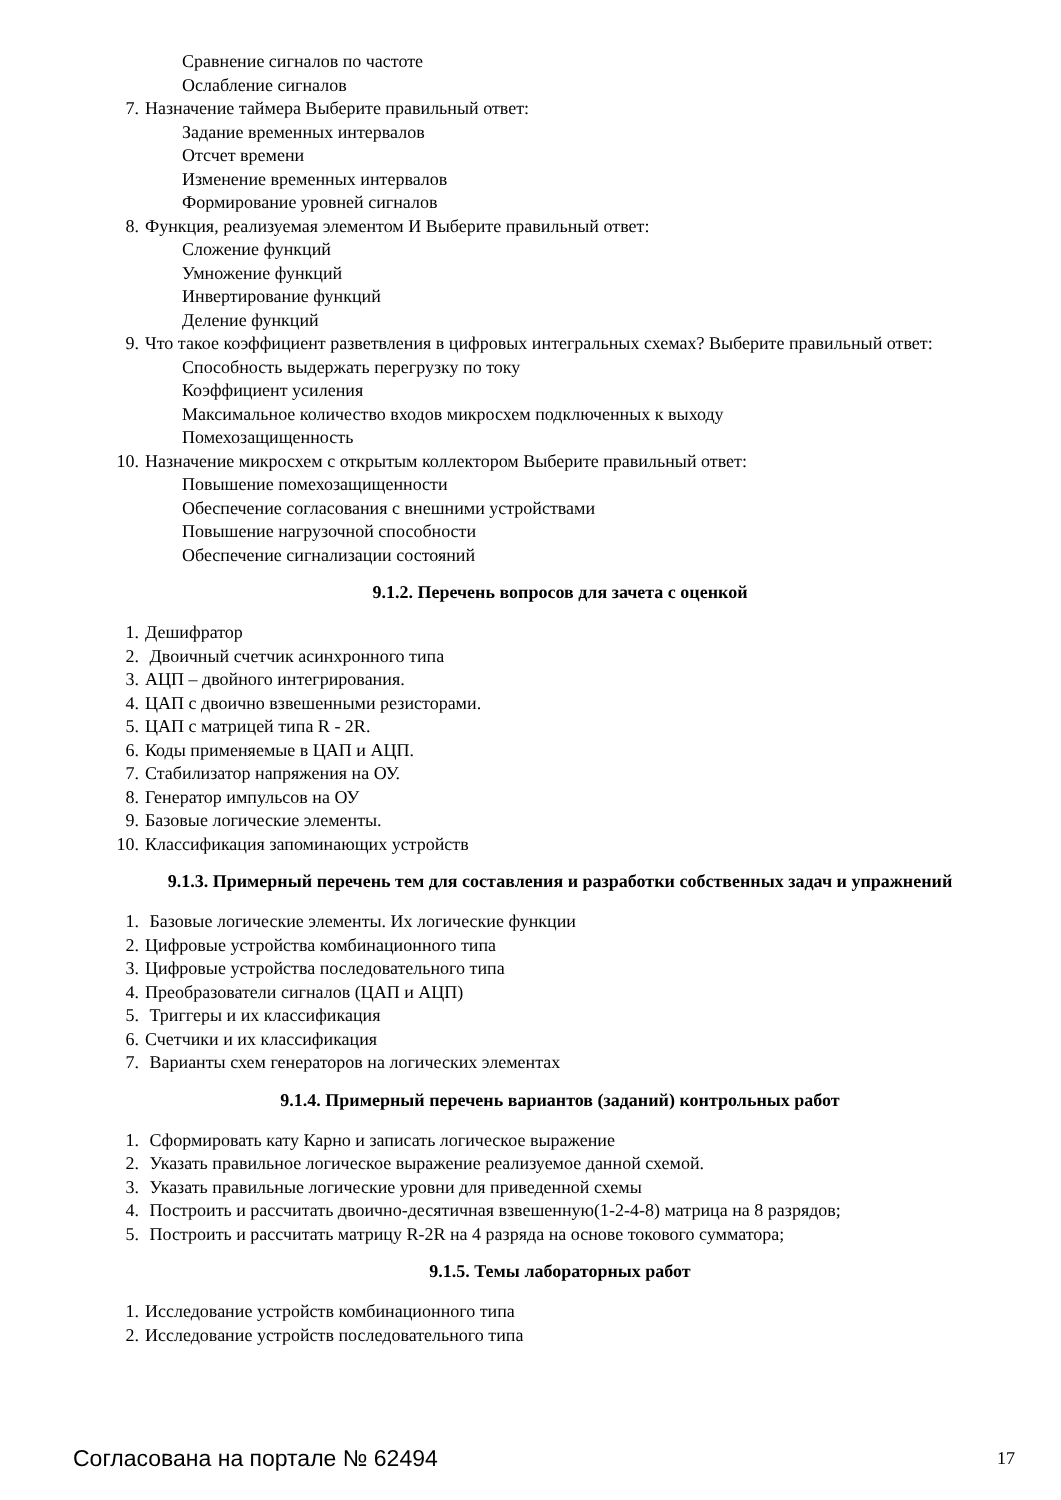Сравнение сигналов по частоте
Ослабление сигналов
7. Назначение таймера Выберите правильный ответ:
Задание временных интервалов
Отсчет времени
Изменение временных интервалов
Формирование уровней сигналов
8. Функция, реализуемая элементом И Выберите правильный ответ:
Сложение функций
Умножение функций
Инвертирование функций
Деление функций
9. Что такое коэффициент разветвления в цифровых интегральных схемах? Выберите правильный ответ:
Способность выдержать перегрузку по току
Коэффициент усиления
Максимальное количество входов микросхем подключенных к выходу
Помехозащищенность
10. Назначение микросхем с открытым коллектором Выберите правильный ответ:
Повышение помехозащищенности
Обеспечение согласования с внешними устройствами
Повышение нагрузочной способности
Обеспечение сигнализации состояний
9.1.2. Перечень вопросов для зачета с оценкой
1. Дешифратор
2. Двоичный счетчик асинхронного типа
3. АЦП – двойного интегрирования.
4. ЦАП с двоично взвешенными резисторами.
5. ЦАП с матрицей типа R - 2R.
6. Коды применяемые в ЦАП и АЦП.
7. Стабилизатор напряжения на ОУ.
8. Генератор импульсов на ОУ
9. Базовые логические элементы.
10. Классификация запоминающих устройств
9.1.3. Примерный перечень тем для составления и разработки собственных задач и упражнений
1. Базовые логические элементы. Их логические функции
2. Цифровые устройства комбинационного типа
3. Цифровые устройства последовательного типа
4. Преобразователи сигналов (ЦАП и АЦП)
5. Триггеры и их классификация
6. Счетчики и их классификация
7. Варианты схем генераторов на логических элементах
9.1.4. Примерный перечень вариантов (заданий) контрольных работ
1. Сформировать кату Карно и записать логическое выражение
2. Указать правильное логическое выражение реализуемое данной схемой.
3. Указать правильные логические уровни для приведенной схемы
4. Построить и рассчитать двоично-десятичная взвешенную(1-2-4-8) матрица на 8 разрядов;
5. Построить и рассчитать матрицу R-2R на 4 разряда на основе токового сумматора;
9.1.5. Темы лабораторных работ
1. Исследование устройств комбинационного типа
2. Исследование устройств последовательного типа
Согласована на портале № 62494 17